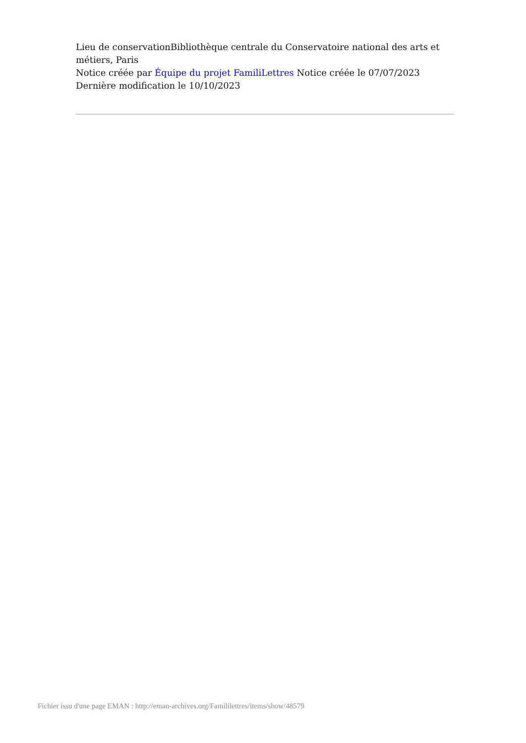Lieu de conservationBibliothèque centrale du Conservatoire national des arts et métiers, Paris
Notice créée par Équipe du projet FamiliLettres Notice créée le 07/07/2023
Dernière modification le 10/10/2023
Fichier issu d'une page EMAN : http://eman-archives.org/Famililettres/items/show/48579